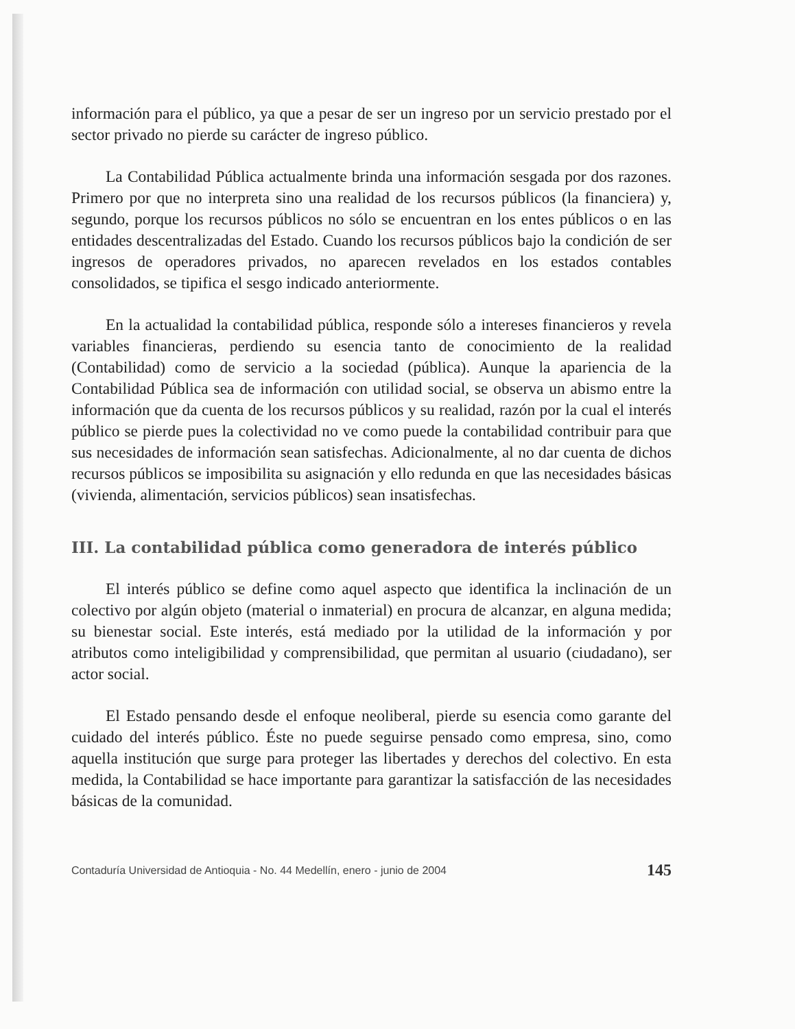información para el público, ya que a pesar de ser un ingreso por un servicio prestado por el sector privado no pierde su carácter de ingreso público.
La Contabilidad Pública actualmente brinda una información sesgada por dos razones. Primero por que no interpreta sino una realidad de los recursos públicos (la financiera) y, segundo, porque los recursos públicos no sólo se encuentran en los entes públicos o en las entidades descentralizadas del Estado. Cuando los recursos públicos bajo la condición de ser ingresos de operadores privados, no aparecen revelados en los estados contables consolidados, se tipifica el sesgo indicado anteriormente.
En la actualidad la contabilidad pública, responde sólo a intereses financieros y revela variables financieras, perdiendo su esencia tanto de conocimiento de la realidad (Contabilidad) como de servicio a la sociedad (pública). Aunque la apariencia de la Contabilidad Pública sea de información con utilidad social, se observa un abismo entre la información que da cuenta de los recursos públicos y su realidad, razón por la cual el interés público se pierde pues la colectividad no ve como puede la contabilidad contribuir para que sus necesidades de información sean satisfechas. Adicionalmente, al no dar cuenta de dichos recursos públicos se imposibilita su asignación y ello redunda en que las necesidades básicas (vivienda, alimentación, servicios públicos) sean insatisfechas.
III. La contabilidad pública como generadora de interés público
El interés público se define como aquel aspecto que identifica la inclinación de un colectivo por algún objeto (material o inmaterial) en procura de alcanzar, en alguna medida; su bienestar social. Este interés, está mediado por la utilidad de la información y por atributos como inteligibilidad y comprensibilidad, que permitan al usuario (ciudadano), ser actor social.
El Estado pensando desde el enfoque neoliberal, pierde su esencia como garante del cuidado del interés público. Éste no puede seguirse pensado como empresa, sino, como aquella institución que surge para proteger las libertades y derechos del colectivo. En esta medida, la Contabilidad se hace importante para garantizar la satisfacción de las necesidades básicas de la comunidad.
Contaduría Universidad de Antioquia - No. 44 Medellín, enero - junio de 2004 145